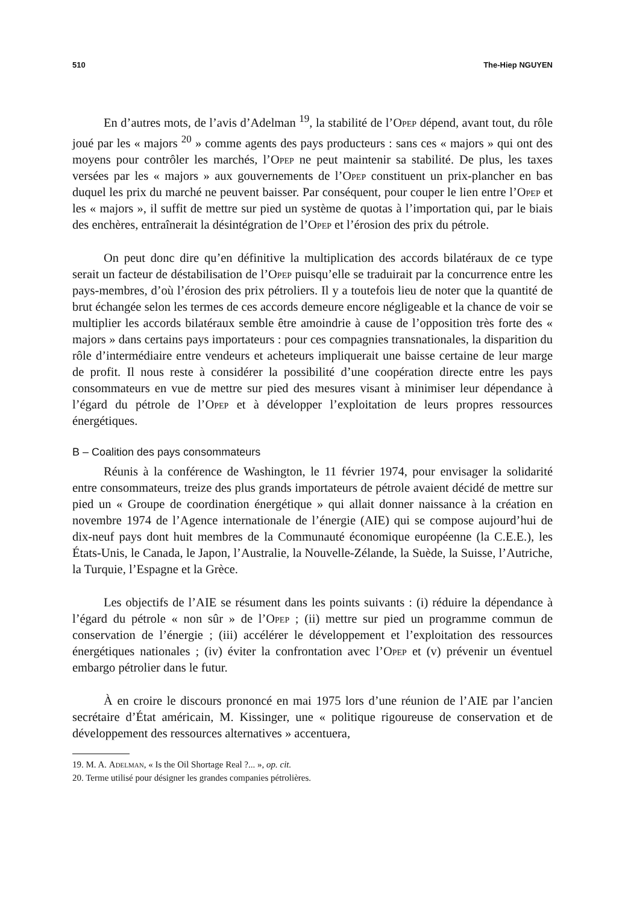510 The-Hiep NGUYEN
En d’autres mots, de l’avis d’Adelman <sup>19</sup>, la stabilité de l’Opep dépend, avant tout, du rôle joué par les « majors <sup>20</sup> » comme agents des pays producteurs : sans ces « majors » qui ont des moyens pour contrôler les marchés, l’Opep ne peut maintenir sa stabilité. De plus, les taxes versées par les « majors » aux gouvernements de l’Opep constituent un prix-plancher en bas duquel les prix du marché ne peuvent baisser. Par conséquent, pour couper le lien entre l’Opep et les « majors », il suffit de mettre sur pied un système de quotas à l’importation qui, par le biais des enchères, entraînerait la désintégration de l’Opep et l’érosion des prix du pétrole.
On peut donc dire qu’en définitive la multiplication des accords bilatéraux de ce type serait un facteur de déstabilisation de l’Opep puisqu’elle se traduirait par la concurrence entre les pays-membres, d’où l’érosion des prix pétroliers. Il y a toutefois lieu de noter que la quantité de brut échangée selon les termes de ces accords demeure encore négligeable et la chance de voir se multiplier les accords bilatéraux semble être amoindrie à cause de l’opposition très forte des « majors » dans certains pays importateurs : pour ces compagnies transnationales, la disparition du rôle d’intermédiaire entre vendeurs et acheteurs impliquerait une baisse certaine de leur marge de profit. Il nous reste à considérer la possibilité d’une coopération directe entre les pays consommateurs en vue de mettre sur pied des mesures visant à minimiser leur dépendance à l’égard du pétrole de l’Opep et à développer l’exploitation de leurs propres ressources énergétiques.
B – Coalition des pays consommateurs
Réunis à la conférence de Washington, le 11 février 1974, pour envisager la solidarité entre consommateurs, treize des plus grands importateurs de pétrole avaient décidé de mettre sur pied un « Groupe de coordination énergétique » qui allait donner naissance à la création en novembre 1974 de l’Agence internationale de l’énergie (AIE) qui se compose aujourd’hui de dix-neuf pays dont huit membres de la Communauté économique européenne (la C.E.E.), les États-Unis, le Canada, le Japon, l’Australie, la Nouvelle-Zélande, la Suède, la Suisse, l’Autriche, la Turquie, l’Espagne et la Grèce.
Les objectifs de l’AIE se résument dans les points suivants : (i) réduire la dépendance à l’égard du pétrole « non sûr » de l’Opep ; (ii) mettre sur pied un programme commun de conservation de l’énergie ; (iii) accélérer le développement et l’exploitation des ressources énergétiques nationales ; (iv) éviter la confrontation avec l’Opep et (v) prévenir un éventuel embargo pétrolier dans le futur.
À en croire le discours prononcé en mai 1975 lors d’une réunion de l’AIE par l’ancien secrétaire d’État américain, M. Kissinger, une « politique rigoureuse de conservation et de développement des ressources alternatives » accentuera,
19. M. A. Adelman, « Is the Oil Shortage Real ?... », op. cit.
20. Terme utilisé pour désigner les grandes companies pétrolières.